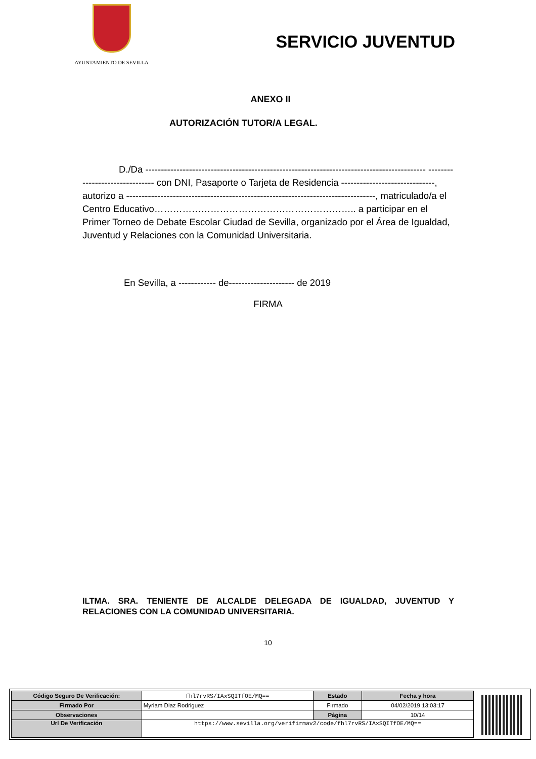AYUNTAMIENTO DE SEVILLA
SERVICIO JUVENTUD
ANEXO II
AUTORIZACIÓN TUTOR/A LEGAL.
D./Da ------------------------------------------------------------------------------------------ ------------------------------- con DNI, Pasaporte o Tarjeta de Residencia ------------------------------, autorizo a --------------------------------------------------------------------------------, matriculado/a el Centro Educativo……………………………………………………….. a participar en el Primer Torneo de Debate Escolar Ciudad de Sevilla, organizado por el Área de Igualdad, Juventud y Relaciones con la Comunidad Universitaria.
En Sevilla, a ------------ de--------------------- de 2019
FIRMA
ILTMA. SRA. TENIENTE DE ALCALDE DELEGADA DE IGUALDAD, JUVENTUD Y RELACIONES CON LA COMUNIDAD UNIVERSITARIA.
10
| Código Seguro De Verificación: | fhl7rvRS/IAxSQITfOE/MQ== | Estado | Fecha y hora |
| Firmado Por | Myriam Diaz Rodriguez | Firmado | 04/02/2019 13:03:17 |
| Observaciones | | Página | 10/14 |
| Url De Verificación | https://www.sevilla.org/verifirmav2/code/fhl7rvRS/IAxSQITfOE/MQ== | | |